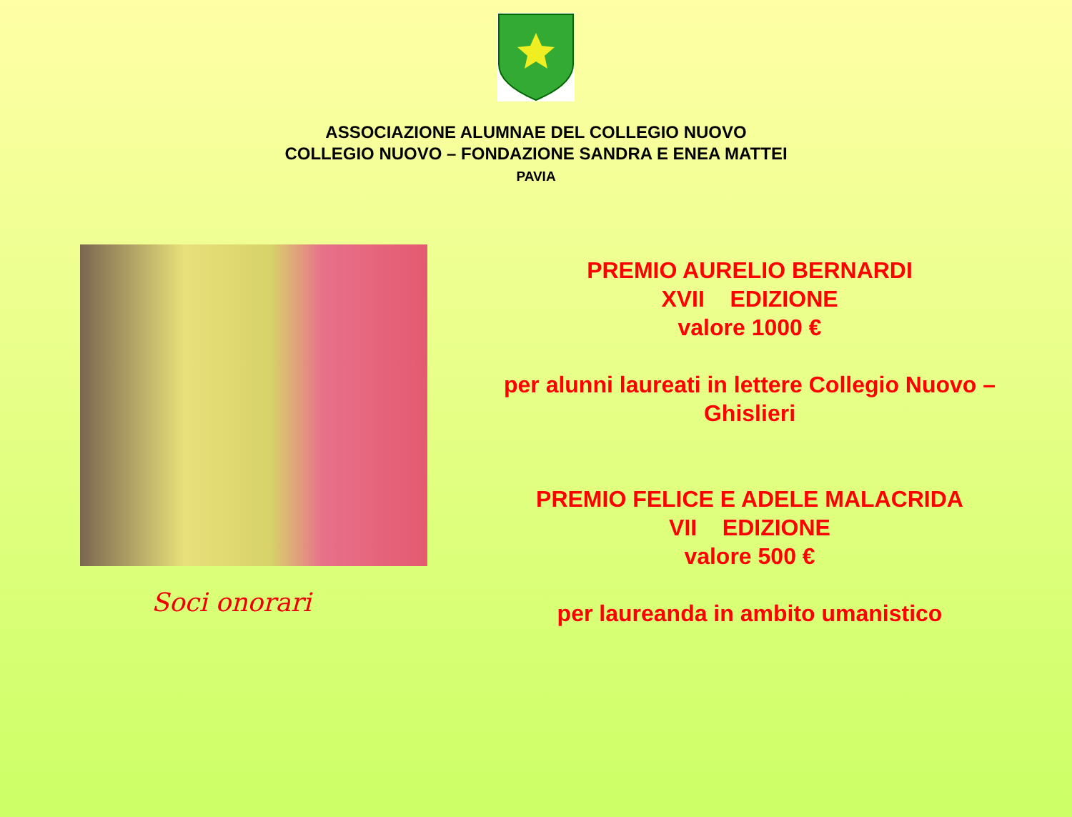ASSOCIAZIONE ALUMNAE DEL COLLEGIO NUOVO
COLLEGIO NUOVO – FONDAZIONE SANDRA E ENEA MATTEI
PAVIA
Soci onorari
PREMIO AURELIO BERNARDI
XVII EDIZIONE
valore 1000 €
per alunni laureati in lettere Collegio Nuovo –
Ghislieri
PREMIO FELICE E ADELE MALACRIDA
VII EDIZIONE
valore 500 €
per laureanda in ambito umanistico